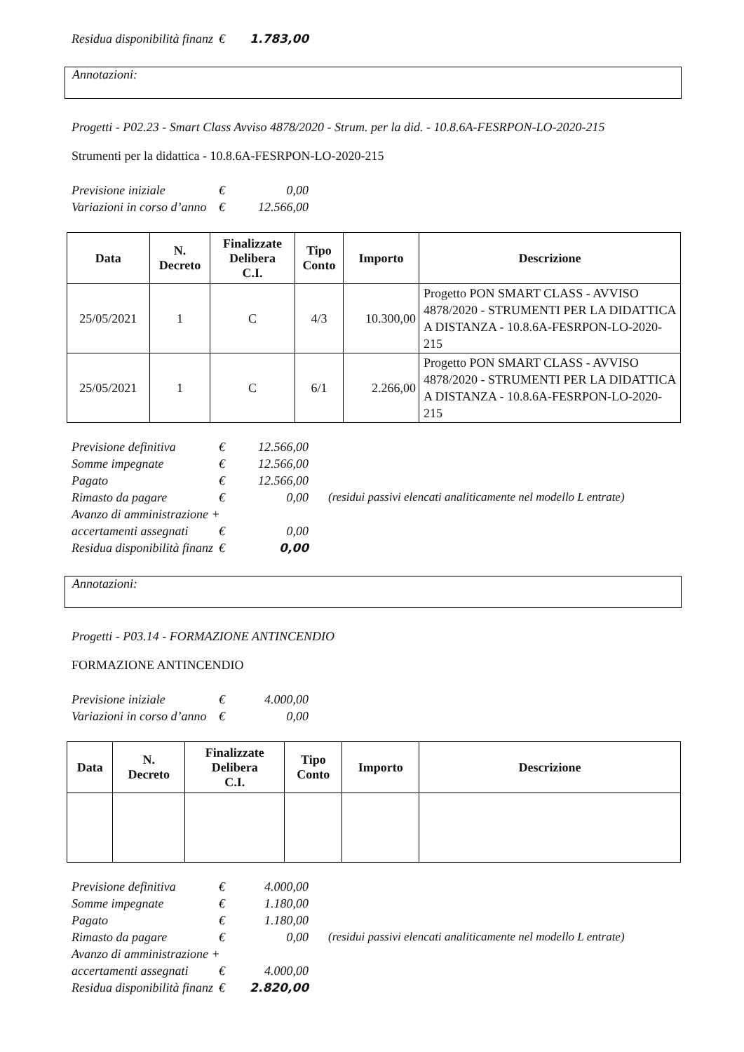| Residua disponibilità finanz | € | 1.783,00 |
Annotazioni:
Progetti - P02.23 - Smart Class Avviso 4878/2020 - Strum. per la did. - 10.8.6A-FESRPON-LO-2020-215
Strumenti per la didattica - 10.8.6A-FESRPON-LO-2020-215
| Previsione iniziale | € | 0,00 |
| Variazioni in corso d’anno | € | 12.566,00 |
| Data | N. Decreto | Finalizzate Delibera C.I. | Tipo Conto | Importo | Descrizione |
| --- | --- | --- | --- | --- | --- |
| 25/05/2021 | 1 | C | 4/3 | 10.300,00 | Progetto PON SMART CLASS - AVVISO 4878/2020 - STRUMENTI PER LA DIDATTICA A DISTANZA - 10.8.6A-FESRPON-LO-2020-215 |
| 25/05/2021 | 1 | C | 6/1 | 2.266,00 | Progetto PON SMART CLASS - AVVISO 4878/2020 - STRUMENTI PER LA DIDATTICA A DISTANZA - 10.8.6A-FESRPON-LO-2020-215 |
| Previsione definitiva | € | 12.566,00 | |
| Somme impegnate | € | 12.566,00 | |
| Pagato | € | 12.566,00 | |
| Rimasto da pagare | € | 0,00 | (residui passivi elencati analiticamente nel modello L entrate) |
| Avanzo di amministrazione + | | | |
| accertamenti assegnati | € | 0,00 | |
| Residua disponibilità finanz | € | 0,00 | |
Annotazioni:
Progetti - P03.14 - FORMAZIONE ANTINCENDIO
FORMAZIONE ANTINCENDIO
| Previsione iniziale | € | 4.000,00 |
| Variazioni in corso d’anno | € | 0,00 |
| Data | N. Decreto | Finalizzate Delibera C.I. | Tipo Conto | Importo | Descrizione |
| --- | --- | --- | --- | --- | --- |
| Previsione definitiva | € | 4.000,00 | |
| Somme impegnate | € | 1.180,00 | |
| Pagato | € | 1.180,00 | |
| Rimasto da pagare | € | 0,00 | (residui passivi elencati analiticamente nel modello L entrate) |
| Avanzo di amministrazione + | | | |
| accertamenti assegnati | € | 4.000,00 | |
| Residua disponibilità finanz | € | 2.820,00 | |